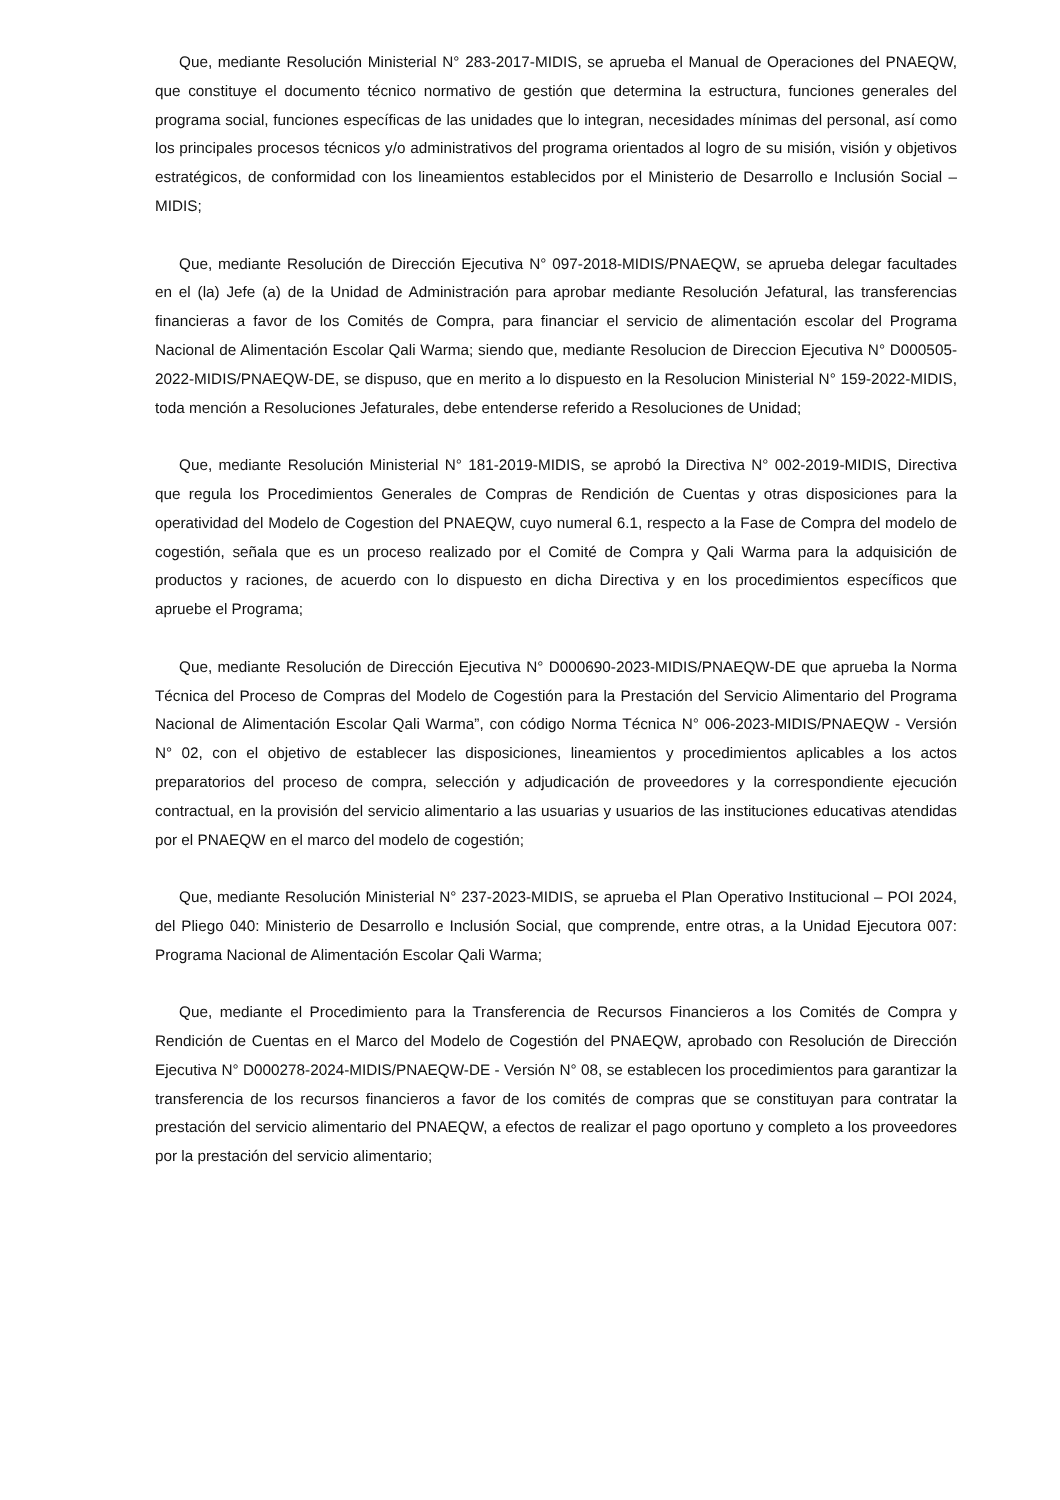Que, mediante Resolución Ministerial N° 283-2017-MIDIS, se aprueba el Manual de Operaciones del PNAEQW, que constituye el documento técnico normativo de gestión que determina la estructura, funciones generales del programa social, funciones específicas de las unidades que lo integran, necesidades mínimas del personal, así como los principales procesos técnicos y/o administrativos del programa orientados al logro de su misión, visión y objetivos estratégicos, de conformidad con los lineamientos establecidos por el Ministerio de Desarrollo e Inclusión Social – MIDIS;
Que, mediante Resolución de Dirección Ejecutiva N° 097-2018-MIDIS/PNAEQW, se aprueba delegar facultades en el (la) Jefe (a) de la Unidad de Administración para aprobar mediante Resolución Jefatural, las transferencias financieras a favor de los Comités de Compra, para financiar el servicio de alimentación escolar del Programa Nacional de Alimentación Escolar Qali Warma; siendo que, mediante Resolucion de Direccion Ejecutiva N° D000505-2022-MIDIS/PNAEQW-DE, se dispuso, que en merito a lo dispuesto en la Resolucion Ministerial N° 159-2022-MIDIS, toda mención a Resoluciones Jefaturales, debe entenderse referido a Resoluciones de Unidad;
Que, mediante Resolución Ministerial N° 181-2019-MIDIS, se aprobó la Directiva N° 002-2019-MIDIS, Directiva que regula los Procedimientos Generales de Compras de Rendición de Cuentas y otras disposiciones para la operatividad del Modelo de Cogestion del PNAEQW, cuyo numeral 6.1, respecto a la Fase de Compra del modelo de cogestión, señala que es un proceso realizado por el Comité de Compra y Qali Warma para la adquisición de productos y raciones, de acuerdo con lo dispuesto en dicha Directiva y en los procedimientos específicos que apruebe el Programa;
Que, mediante Resolución de Dirección Ejecutiva N° D000690-2023-MIDIS/PNAEQW-DE que aprueba la Norma Técnica del Proceso de Compras del Modelo de Cogestión para la Prestación del Servicio Alimentario del Programa Nacional de Alimentación Escolar Qali Warma”, con código Norma Técnica N° 006-2023-MIDIS/PNAEQW - Versión N° 02, con el objetivo de establecer las disposiciones, lineamientos y procedimientos aplicables a los actos preparatorios del proceso de compra, selección y adjudicación de proveedores y la correspondiente ejecución contractual, en la provisión del servicio alimentario a las usuarias y usuarios de las instituciones educativas atendidas por el PNAEQW en el marco del modelo de cogestión;
Que, mediante Resolución Ministerial N° 237-2023-MIDIS, se aprueba el Plan Operativo Institucional – POI 2024, del Pliego 040: Ministerio de Desarrollo e Inclusión Social, que comprende, entre otras, a la Unidad Ejecutora 007: Programa Nacional de Alimentación Escolar Qali Warma;
Que, mediante el Procedimiento para la Transferencia de Recursos Financieros a los Comités de Compra y Rendición de Cuentas en el Marco del Modelo de Cogestión del PNAEQW, aprobado con Resolución de Dirección Ejecutiva N° D000278-2024-MIDIS/PNAEQW-DE - Versión N° 08, se establecen los procedimientos para garantizar la transferencia de los recursos financieros a favor de los comités de compras que se constituyan para contratar la prestación del servicio alimentario del PNAEQW, a efectos de realizar el pago oportuno y completo a los proveedores por la prestación del servicio alimentario;